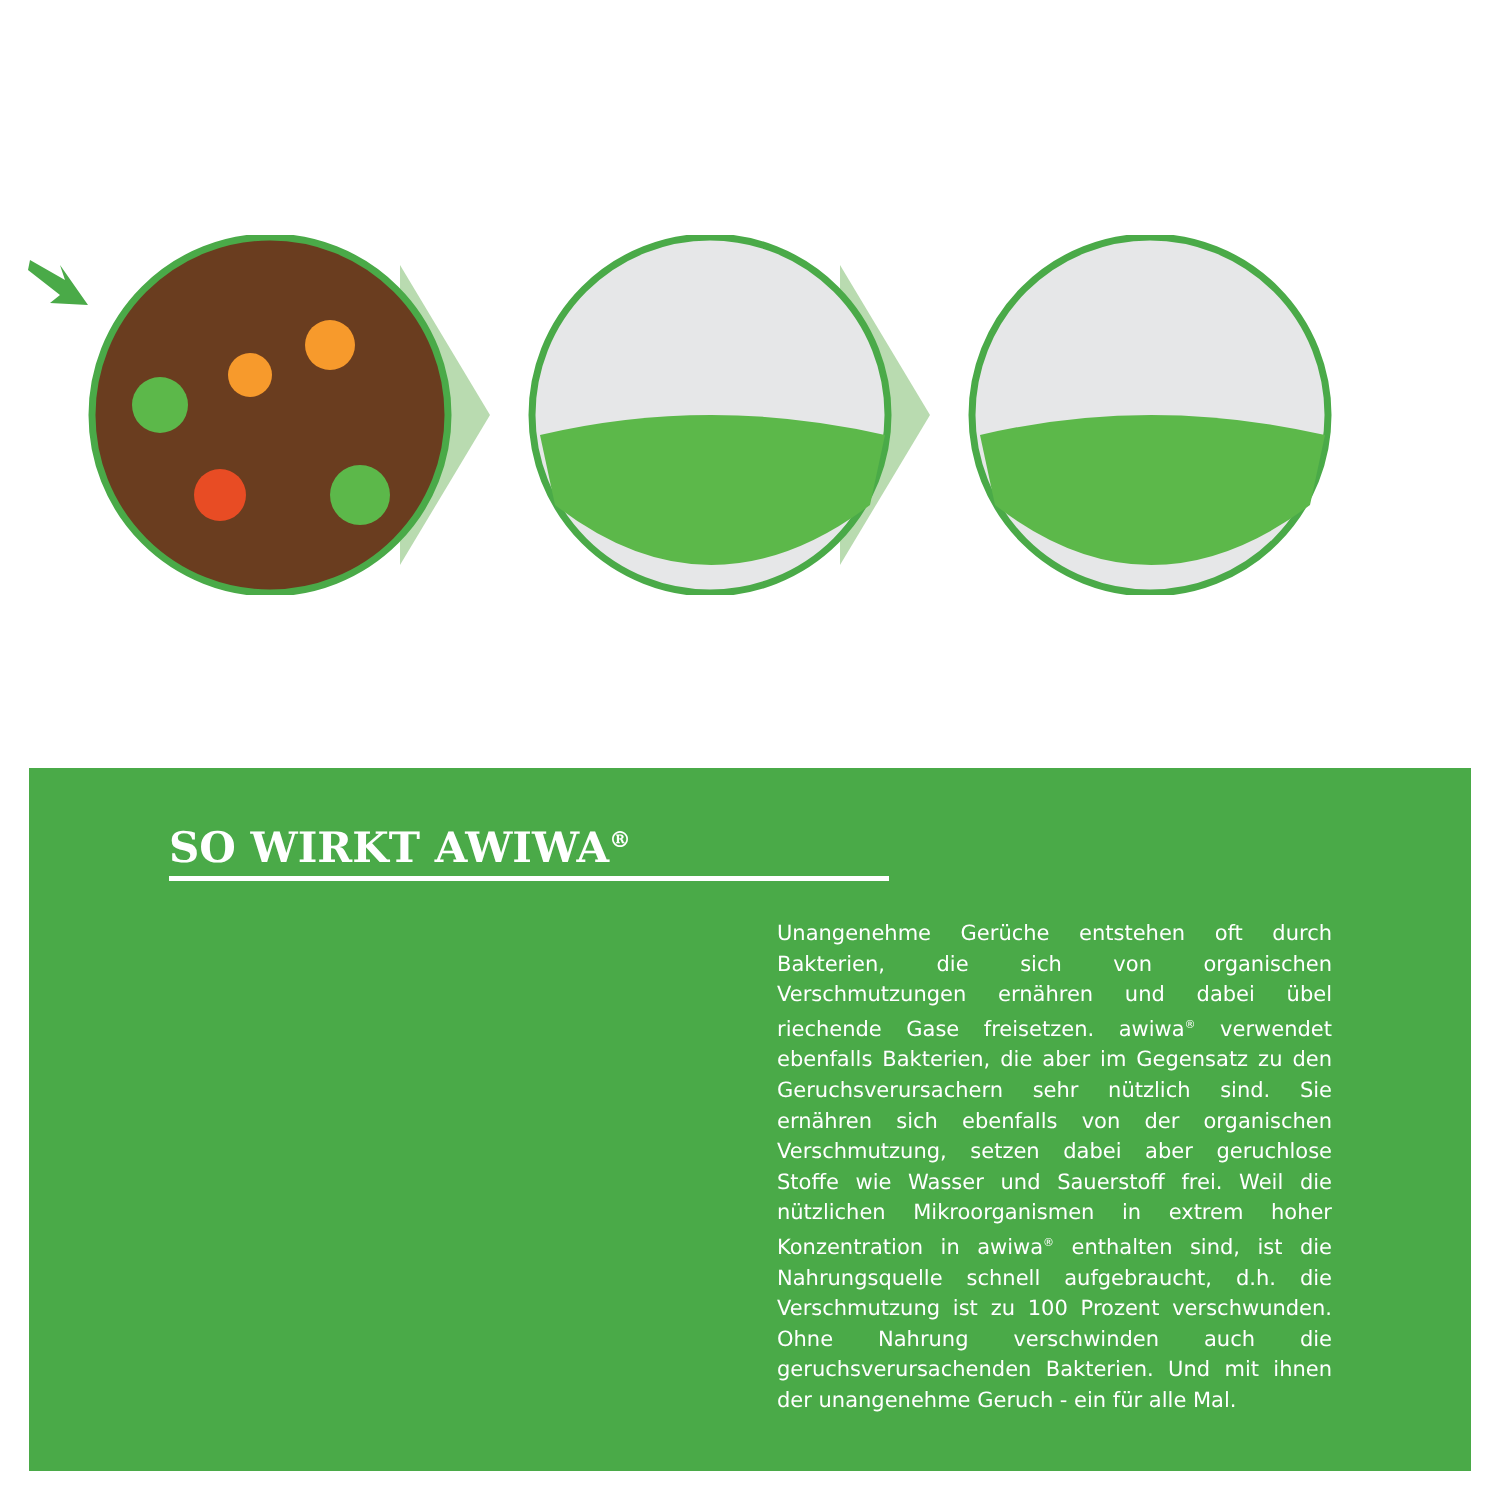SO WIRKT AWIWA<sup>®</sup>
Unangenehme Gerüche entstehen oft durch Bakterien, die sich von organischen Verschmutzungen ernähren und dabei übel riechende Gase freisetzen. awiwa<sup>®</sup> verwendet ebenfalls Bakterien, die aber im Gegensatz zu den Geruchsverursachern sehr nützlich sind. Sie ernähren sich ebenfalls von der organischen Verschmutzung, setzen dabei aber geruchlose Stoffe wie Wasser und Sauerstoff frei. Weil die nützlichen Mikroorganismen in extrem hoher Konzentration in awiwa<sup>®</sup> enthalten sind, ist die Nahrungsquelle schnell aufgebraucht, d.h. die Verschmutzung ist zu 100 Prozent verschwunden. Ohne Nahrung verschwinden auch die geruchsverursachenden Bakterien. Und mit ihnen der unangenehme Geruch - ein für alle Mal.